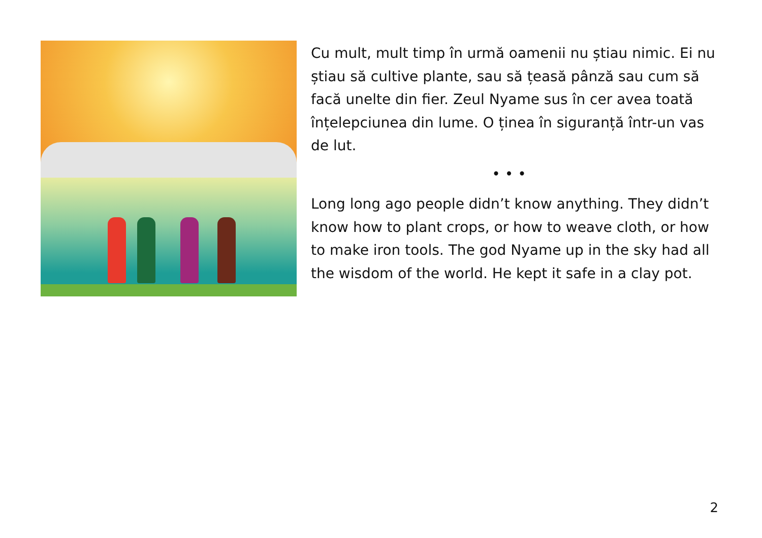Cu mult, mult timp în urmă oamenii nu știau nimic. Ei nu știau să cultive plante, sau să țeasă pânză sau cum să facă unelte din fier. Zeul Nyame sus în cer avea toată înțelepciunea din lume. O ținea în siguranță într-un vas de lut.
• • •
Long long ago people didn’t know anything. They didn’t know how to plant crops, or how to weave cloth, or how to make iron tools. The god Nyame up in the sky had all the wisdom of the world. He kept it safe in a clay pot.
2